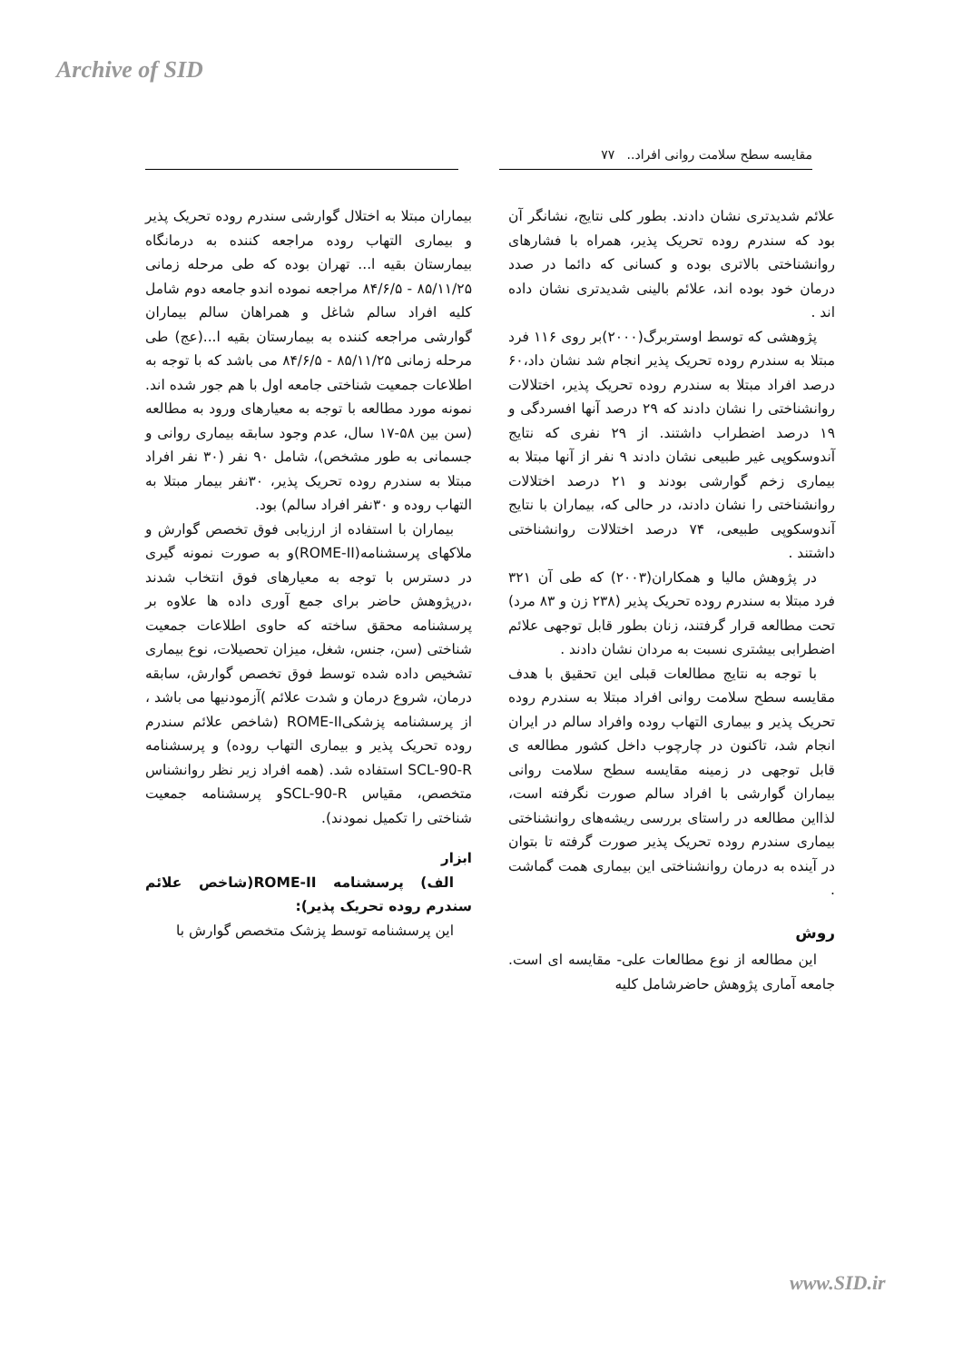Archive of SID
مقایسه سطح سلامت روانی افراد.. ۷۷
علائم شدیدتری نشان دادند. بطور کلی نتایج، نشانگر آن بود که سندرم روده تحریک پذیر، همراه با فشارهای روانشناختی بالاتری بوده و کسانی که دائما در صدد درمان خود بوده اند، علائم بالینی شدیدتری نشان داده اند .
پژوهشی که توسط اوستربرگ(۲۰۰۰)بر روی ۱۱۶ فرد مبتلا به سندرم روده تحریک پذیر انجام شد نشان داد،۶۰ درصد افراد مبتلا به سندرم روده تحریک پذیر، اختلالات روانشناختی را نشان دادند که ۲۹ درصد آنها افسردگی و ۱۹ درصد اضطراب داشتند. از ۲۹ نفری که نتایج آندوسکوپی غیر طبیعی نشان دادند ۹ نفر از آنها مبتلا به بیماری زخم گوارشی بودند و ۲۱ درصد اختلالات روانشناختی را نشان دادند، در حالی که، بیماران با نتایج آندوسکوپی طبیعی، ۷۴ درصد اختلالات روانشناختی داشتند .
در پژوهش مالیا و همکاران(۲۰۰۳) که طی آن ۳۲۱ فرد مبتلا به سندرم روده تحریک پذیر (۲۳۸ زن و ۸۳ مرد) تحت مطالعه قرار گرفتند، زنان بطور قابل توجهی علائم اضطرابی بیشتری نسبت به مردان نشان دادند .
با توجه به نتایج مطالعات قبلی این تحقیق با هدف مقایسه سطح سلامت روانی افراد مبتلا به سندرم روده تحریک پذیر و بیماری التهاب روده وافراد سالم در ایران انجام شد، تاکنون در چارچوب داخل کشور مطالعه ی قابل توجهی در زمینه مقایسه سطح سلامت روانی بیماران گوارشی با افراد سالم صورت نگرفته است، لذااین مطالعه در راستای بررسی ریشه‌های روانشناختی بیماری سندرم روده تحریک پذیر صورت گرفته تا بتوان در آینده به درمان روانشناختی این بیماری همت گماشت .
روش
این مطالعه از نوع مطالعات علی- مقایسه ای است. جامعه آماری پژوهش حاضرشامل کلیه
بیماران مبتلا به اختلال گوارشی سندرم روده تحریک پذیر و بیماری التهاب روده مراجعه کننده به درمانگاه بیمارستان بقیه ا... تهران بوده که طی مرحله زمانی ۸۵/۱۱/۲۵ - ۸۴/۶/۵ مراجعه نموده اندو جامعه دوم شامل کلیه افراد سالم شاغل و همراهان سالم بیماران گوارشی مراجعه کننده به بیمارستان بقیه ا...(عج) طی مرحله زمانی ۸۵/۱۱/۲۵ - ۸۴/۶/۵ می باشد که با توجه به اطلاعات جمعیت شناختی جامعه اول با هم جور شده اند. نمونه مورد مطالعه با توجه به معیارهای ورود به مطالعه (سن بین ۵۸-۱۷ سال، عدم وجود سابقه بیماری روانی و جسمانی به طور مشخص)، شامل ۹۰ نفر (۳۰ نفر افراد مبتلا به سندرم روده تحریک پذیر، ۳۰نفر بیمار مبتلا به التهاب روده و ۳۰نفر افراد سالم) بود.
بیماران با استفاده از ارزیابی فوق تخصص گوارش و ملاکهای پرسشنامه(ROME-II)و به صورت نمونه گیری در دسترس با توجه به معیارهای فوق انتخاب شدند ،درپژوهش حاضر برای جمع آوری داده ها علاوه بر پرسشنامه محقق ساخته که حاوی اطلاعات جمعیت شناختی (سن، جنس، شغل، میزان تحصیلات، نوع بیماری تشخیص داده شده توسط فوق تخصص گوارش، سابقه درمان، شروع درمان و شدت علائم )آزمودنیها می باشد ، از پرسشنامه پزشکیROME-II (شاخص علائم سندرم روده تحریک پذیر و بیماری التهاب روده) و پرسشنامه SCL-90-R استفاده شد. (همه افراد زیر نظر روانشناس متخصص، مقیاس SCL-90-Rو پرسشنامه جمعیت شناختی را تکمیل نمودند).
ابزار
الف) پرسشنامه ROME-II(شاخص علائم سندرم روده تحریک پذیر):
این پرسشنامه توسط پزشک متخصص گوارش با
www.SID.ir